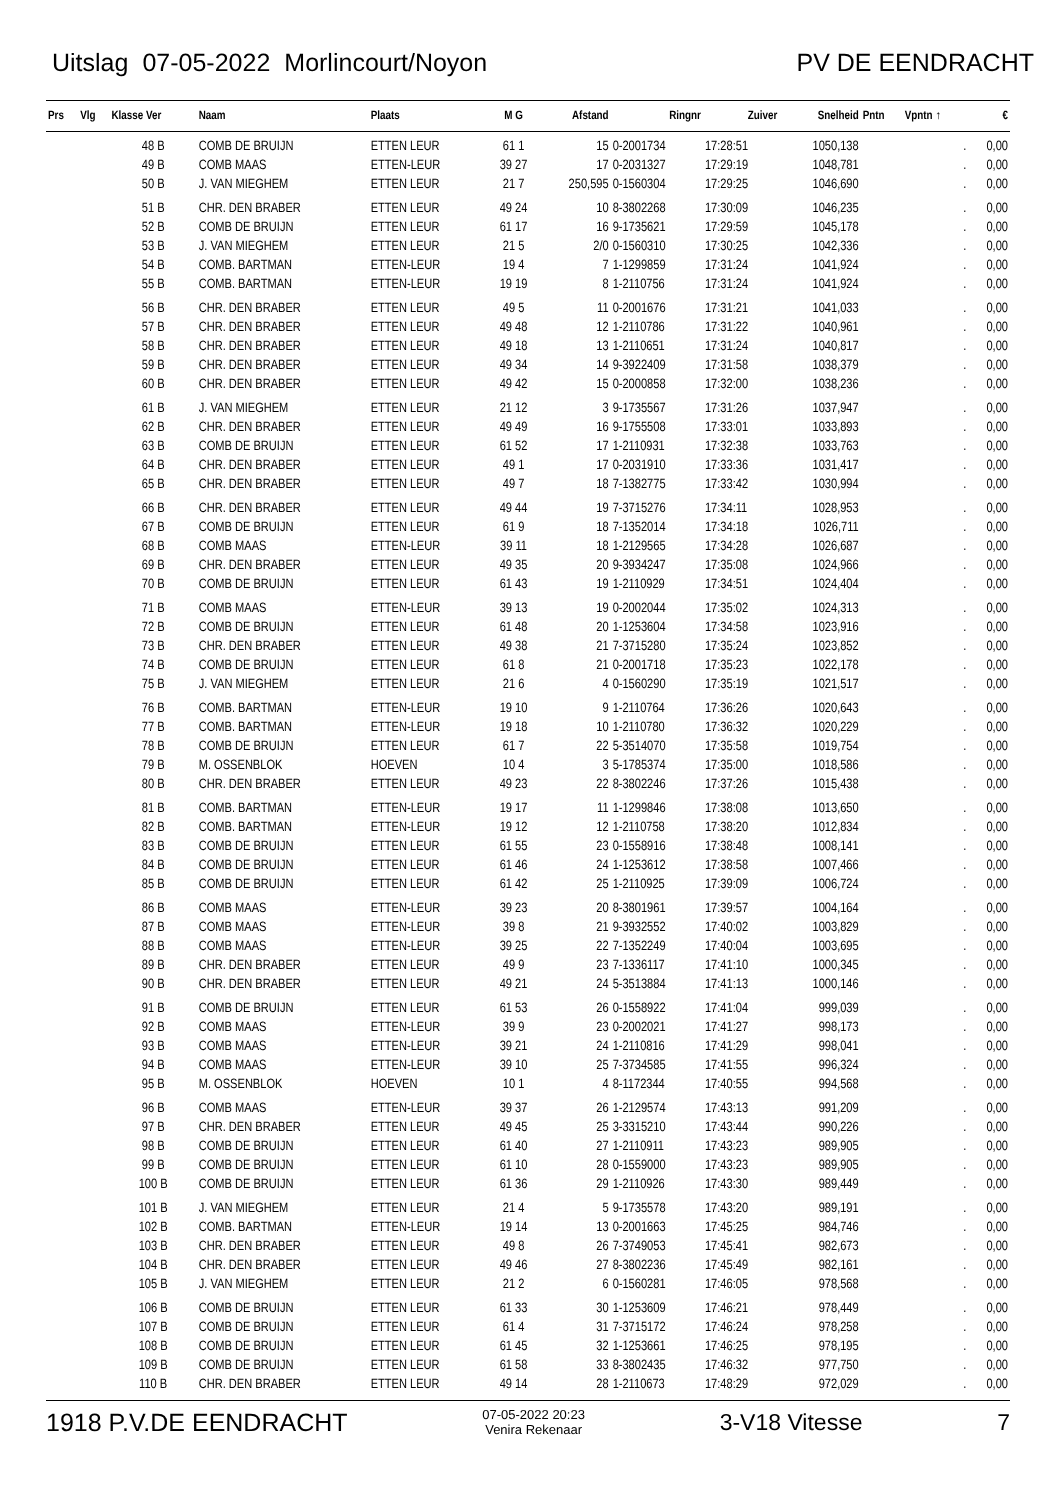Uitslag 07-05-2022 Morlincourt/Noyon
PV DE EENDRACHT
| Prs | Vlg | Klasse Ver | Naam | Plaats | M G | Afstand | Ringnr | Zuiver | Snelheid | Pntn | Vpntn ↑ | € |
| --- | --- | --- | --- | --- | --- | --- | --- | --- | --- | --- | --- | --- |
| | | 48 B | COMB DE BRUIJN | ETTEN LEUR | 61 1 | 15 | 0-2001734 | 17:28:51 | 1050,138 | | . | 0,00 |
| | | 49 B | COMB MAAS | ETTEN-LEUR | 39 27 | 17 | 0-2031327 | 17:29:19 | 1048,781 | | . | 0,00 |
| | | 50 B | J. VAN MIEGHEM | ETTEN LEUR | 21 7 | 250,595 | 0-1560304 | 17:29:25 | 1046,690 | | . | 0,00 |
| | | 51 B | CHR. DEN BRABER | ETTEN LEUR | 49 24 | 10 | 8-3802268 | 17:30:09 | 1046,235 | | . | 0,00 |
| | | 52 B | COMB DE BRUIJN | ETTEN LEUR | 61 17 | 16 | 9-1735621 | 17:29:59 | 1045,178 | | . | 0,00 |
| | | 53 B | J. VAN MIEGHEM | ETTEN LEUR | 21 5 | 2/0 | 0-1560310 | 17:30:25 | 1042,336 | | . | 0,00 |
| | | 54 B | COMB. BARTMAN | ETTEN-LEUR | 19 4 | 7 | 1-1299859 | 17:31:24 | 1041,924 | | . | 0,00 |
| | | 55 B | COMB. BARTMAN | ETTEN-LEUR | 19 19 | 8 | 1-2110756 | 17:31:24 | 1041,924 | | . | 0,00 |
| | | 56 B | CHR. DEN BRABER | ETTEN LEUR | 49 5 | 11 | 0-2001676 | 17:31:21 | 1041,033 | | . | 0,00 |
| | | 57 B | CHR. DEN BRABER | ETTEN LEUR | 49 48 | 12 | 1-2110786 | 17:31:22 | 1040,961 | | . | 0,00 |
| | | 58 B | CHR. DEN BRABER | ETTEN LEUR | 49 18 | 13 | 1-2110651 | 17:31:24 | 1040,817 | | . | 0,00 |
| | | 59 B | CHR. DEN BRABER | ETTEN LEUR | 49 34 | 14 | 9-3922409 | 17:31:58 | 1038,379 | | . | 0,00 |
| | | 60 B | CHR. DEN BRABER | ETTEN LEUR | 49 42 | 15 | 0-2000858 | 17:32:00 | 1038,236 | | . | 0,00 |
| | | 61 B | J. VAN MIEGHEM | ETTEN LEUR | 21 12 | 3 | 9-1735567 | 17:31:26 | 1037,947 | | . | 0,00 |
| | | 62 B | CHR. DEN BRABER | ETTEN LEUR | 49 49 | 16 | 9-1755508 | 17:33:01 | 1033,893 | | . | 0,00 |
| | | 63 B | COMB DE BRUIJN | ETTEN LEUR | 61 52 | 17 | 1-2110931 | 17:32:38 | 1033,763 | | . | 0,00 |
| | | 64 B | CHR. DEN BRABER | ETTEN LEUR | 49 1 | 17 | 0-2031910 | 17:33:36 | 1031,417 | | . | 0,00 |
| | | 65 B | CHR. DEN BRABER | ETTEN LEUR | 49 7 | 18 | 7-1382775 | 17:33:42 | 1030,994 | | . | 0,00 |
| | | 66 B | CHR. DEN BRABER | ETTEN LEUR | 49 44 | 19 | 7-3715276 | 17:34:11 | 1028,953 | | . | 0,00 |
| | | 67 B | COMB DE BRUIJN | ETTEN LEUR | 61 9 | 18 | 7-1352014 | 17:34:18 | 1026,711 | | . | 0,00 |
| | | 68 B | COMB MAAS | ETTEN-LEUR | 39 11 | 18 | 1-2129565 | 17:34:28 | 1026,687 | | . | 0,00 |
| | | 69 B | CHR. DEN BRABER | ETTEN LEUR | 49 35 | 20 | 9-3934247 | 17:35:08 | 1024,966 | | . | 0,00 |
| | | 70 B | COMB DE BRUIJN | ETTEN LEUR | 61 43 | 19 | 1-2110929 | 17:34:51 | 1024,404 | | . | 0,00 |
| | | 71 B | COMB MAAS | ETTEN-LEUR | 39 13 | 19 | 0-2002044 | 17:35:02 | 1024,313 | | . | 0,00 |
| | | 72 B | COMB DE BRUIJN | ETTEN LEUR | 61 48 | 20 | 1-1253604 | 17:34:58 | 1023,916 | | . | 0,00 |
| | | 73 B | CHR. DEN BRABER | ETTEN LEUR | 49 38 | 21 | 7-3715280 | 17:35:24 | 1023,852 | | . | 0,00 |
| | | 74 B | COMB DE BRUIJN | ETTEN LEUR | 61 8 | 21 | 0-2001718 | 17:35:23 | 1022,178 | | . | 0,00 |
| | | 75 B | J. VAN MIEGHEM | ETTEN LEUR | 21 6 | 4 | 0-1560290 | 17:35:19 | 1021,517 | | . | 0,00 |
| | | 76 B | COMB. BARTMAN | ETTEN-LEUR | 19 10 | 9 | 1-2110764 | 17:36:26 | 1020,643 | | . | 0,00 |
| | | 77 B | COMB. BARTMAN | ETTEN-LEUR | 19 18 | 10 | 1-2110780 | 17:36:32 | 1020,229 | | . | 0,00 |
| | | 78 B | COMB DE BRUIJN | ETTEN LEUR | 61 7 | 22 | 5-3514070 | 17:35:58 | 1019,754 | | . | 0,00 |
| | | 79 B | M. OSSENBLOK | HOEVEN | 10 4 | 3 | 5-1785374 | 17:35:00 | 1018,586 | | . | 0,00 |
| | | 80 B | CHR. DEN BRABER | ETTEN LEUR | 49 23 | 22 | 8-3802246 | 17:37:26 | 1015,438 | | . | 0,00 |
| | | 81 B | COMB. BARTMAN | ETTEN-LEUR | 19 17 | 11 | 1-1299846 | 17:38:08 | 1013,650 | | . | 0,00 |
| | | 82 B | COMB. BARTMAN | ETTEN-LEUR | 19 12 | 12 | 1-2110758 | 17:38:20 | 1012,834 | | . | 0,00 |
| | | 83 B | COMB DE BRUIJN | ETTEN LEUR | 61 55 | 23 | 0-1558916 | 17:38:48 | 1008,141 | | . | 0,00 |
| | | 84 B | COMB DE BRUIJN | ETTEN LEUR | 61 46 | 24 | 1-1253612 | 17:38:58 | 1007,466 | | . | 0,00 |
| | | 85 B | COMB DE BRUIJN | ETTEN LEUR | 61 42 | 25 | 1-2110925 | 17:39:09 | 1006,724 | | . | 0,00 |
| | | 86 B | COMB MAAS | ETTEN-LEUR | 39 23 | 20 | 8-3801961 | 17:39:57 | 1004,164 | | . | 0,00 |
| | | 87 B | COMB MAAS | ETTEN-LEUR | 39 8 | 21 | 9-3932552 | 17:40:02 | 1003,829 | | . | 0,00 |
| | | 88 B | COMB MAAS | ETTEN-LEUR | 39 25 | 22 | 7-1352249 | 17:40:04 | 1003,695 | | . | 0,00 |
| | | 89 B | CHR. DEN BRABER | ETTEN LEUR | 49 9 | 23 | 7-1336117 | 17:41:10 | 1000,345 | | . | 0,00 |
| | | 90 B | CHR. DEN BRABER | ETTEN LEUR | 49 21 | 24 | 5-3513884 | 17:41:13 | 1000,146 | | . | 0,00 |
| | | 91 B | COMB DE BRUIJN | ETTEN LEUR | 61 53 | 26 | 0-1558922 | 17:41:04 | 999,039 | | . | 0,00 |
| | | 92 B | COMB MAAS | ETTEN-LEUR | 39 9 | 23 | 0-2002021 | 17:41:27 | 998,173 | | . | 0,00 |
| | | 93 B | COMB MAAS | ETTEN-LEUR | 39 21 | 24 | 1-2110816 | 17:41:29 | 998,041 | | . | 0,00 |
| | | 94 B | COMB MAAS | ETTEN-LEUR | 39 10 | 25 | 7-3734585 | 17:41:55 | 996,324 | | . | 0,00 |
| | | 95 B | M. OSSENBLOK | HOEVEN | 10 1 | 4 | 8-1172344 | 17:40:55 | 994,568 | | . | 0,00 |
| | | 96 B | COMB MAAS | ETTEN-LEUR | 39 37 | 26 | 1-2129574 | 17:43:13 | 991,209 | | . | 0,00 |
| | | 97 B | CHR. DEN BRABER | ETTEN LEUR | 49 45 | 25 | 3-3315210 | 17:43:44 | 990,226 | | . | 0,00 |
| | | 98 B | COMB DE BRUIJN | ETTEN LEUR | 61 40 | 27 | 1-2110911 | 17:43:23 | 989,905 | | . | 0,00 |
| | | 99 B | COMB DE BRUIJN | ETTEN LEUR | 61 10 | 28 | 0-1559000 | 17:43:23 | 989,905 | | . | 0,00 |
| | | 100 B | COMB DE BRUIJN | ETTEN LEUR | 61 36 | 29 | 1-2110926 | 17:43:30 | 989,449 | | . | 0,00 |
| | | 101 B | J. VAN MIEGHEM | ETTEN LEUR | 21 4 | 5 | 9-1735578 | 17:43:20 | 989,191 | | . | 0,00 |
| | | 102 B | COMB. BARTMAN | ETTEN-LEUR | 19 14 | 13 | 0-2001663 | 17:45:25 | 984,746 | | . | 0,00 |
| | | 103 B | CHR. DEN BRABER | ETTEN LEUR | 49 8 | 26 | 7-3749053 | 17:45:41 | 982,673 | | . | 0,00 |
| | | 104 B | CHR. DEN BRABER | ETTEN LEUR | 49 46 | 27 | 8-3802236 | 17:45:49 | 982,161 | | . | 0,00 |
| | | 105 B | J. VAN MIEGHEM | ETTEN LEUR | 21 2 | 6 | 0-1560281 | 17:46:05 | 978,568 | | . | 0,00 |
| | | 106 B | COMB DE BRUIJN | ETTEN LEUR | 61 33 | 30 | 1-1253609 | 17:46:21 | 978,449 | | . | 0,00 |
| | | 107 B | COMB DE BRUIJN | ETTEN LEUR | 61 4 | 31 | 7-3715172 | 17:46:24 | 978,258 | | . | 0,00 |
| | | 108 B | COMB DE BRUIJN | ETTEN LEUR | 61 45 | 32 | 1-1253661 | 17:46:25 | 978,195 | | . | 0,00 |
| | | 109 B | COMB DE BRUIJN | ETTEN LEUR | 61 58 | 33 | 8-3802435 | 17:46:32 | 977,750 | | . | 0,00 |
| | | 110 B | CHR. DEN BRABER | ETTEN LEUR | 49 14 | 28 | 1-2110673 | 17:48:29 | 972,029 | | . | 0,00 |
1918 P.V.DE EENDRACHT
07-05-2022 20:23
Venira Rekenaar
3-V18 Vitesse 7